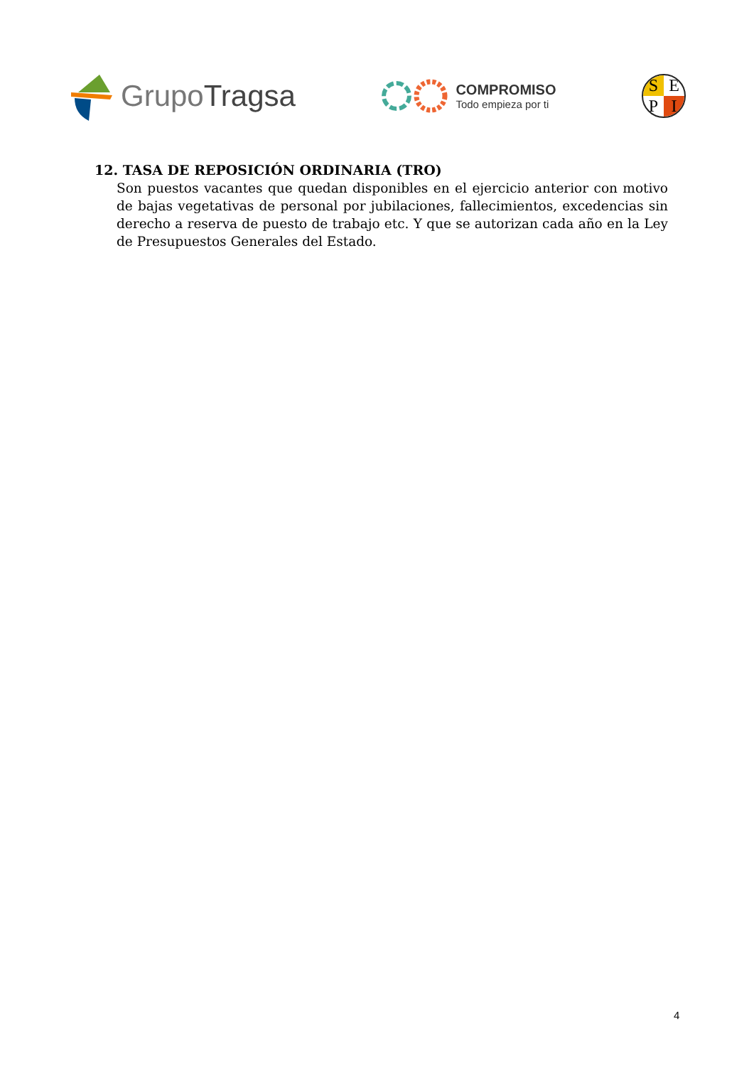GrupoTragsa
COMPROMISO
Todo empieza por ti
SEPI
12. TASA DE REPOSICIÓN ORDINARIA (TRO)
Son puestos vacantes que quedan disponibles en el ejercicio anterior con motivo de bajas vegetativas de personal por jubilaciones, fallecimientos, excedencias sin derecho a reserva de puesto de trabajo etc. Y que se autorizan cada año en la Ley de Presupuestos Generales del Estado.
4